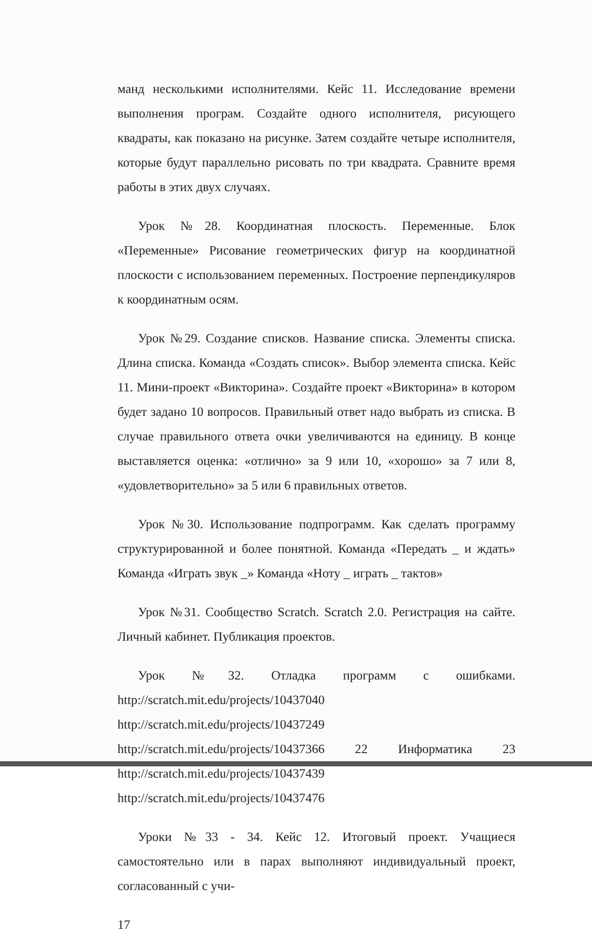манд несколькими исполнителями. Кейс 11. Исследование времени выполнения програм. Создайте одного исполнителя, рисующего квадраты, как показано на рисунке. Затем создайте четыре исполнителя, которые будут параллельно рисовать по три квадрата. Сравните время работы в этих двух случаях.
Урок №28. Координатная плоскость. Переменные. Блок «Переменные» Рисование геометрических фигур на координатной плоскости с использованием переменных. Построение перпендикуляров к координатным осям.
Урок №29. Создание списков. Название списка. Элементы списка. Длина списка. Команда «Создать список». Выбор элемента списка. Кейс 11. Мини-проект «Викторина». Создайте проект «Викторина» в котором будет задано 10 вопросов. Правильный ответ надо выбрать из списка. В случае правильного ответа очки увеличиваются на единицу. В конце выставляется оценка: «отлично» за 9 или 10, «хорошо» за 7 или 8, «удовлетворительно» за 5 или 6 правильных ответов.
Урок №30. Использование подпрограмм. Как сделать программу структурированной и более понятной. Команда «Передать _ и ждать» Команда «Играть звук _» Команда «Ноту _ играть _ тактов»
Урок №31. Сообщество Scratch. Scratch 2.0. Регистрация на сайте. Личный кабинет. Публикация проектов.
Урок №32. Отладка программ с ошибками. http://scratch.mit.edu/projects/10437040 http://scratch.mit.edu/projects/10437249 http://scratch.mit.edu/projects/10437366 22 Информатика 23 http://scratch.mit.edu/projects/10437439 http://scratch.mit.edu/projects/10437476
Уроки №33 - 34. Кейс 12. Итоговый проект. Учащиеся самостоятельно или в парах выполняют индивидуальный проект, согласованный с учи-
17